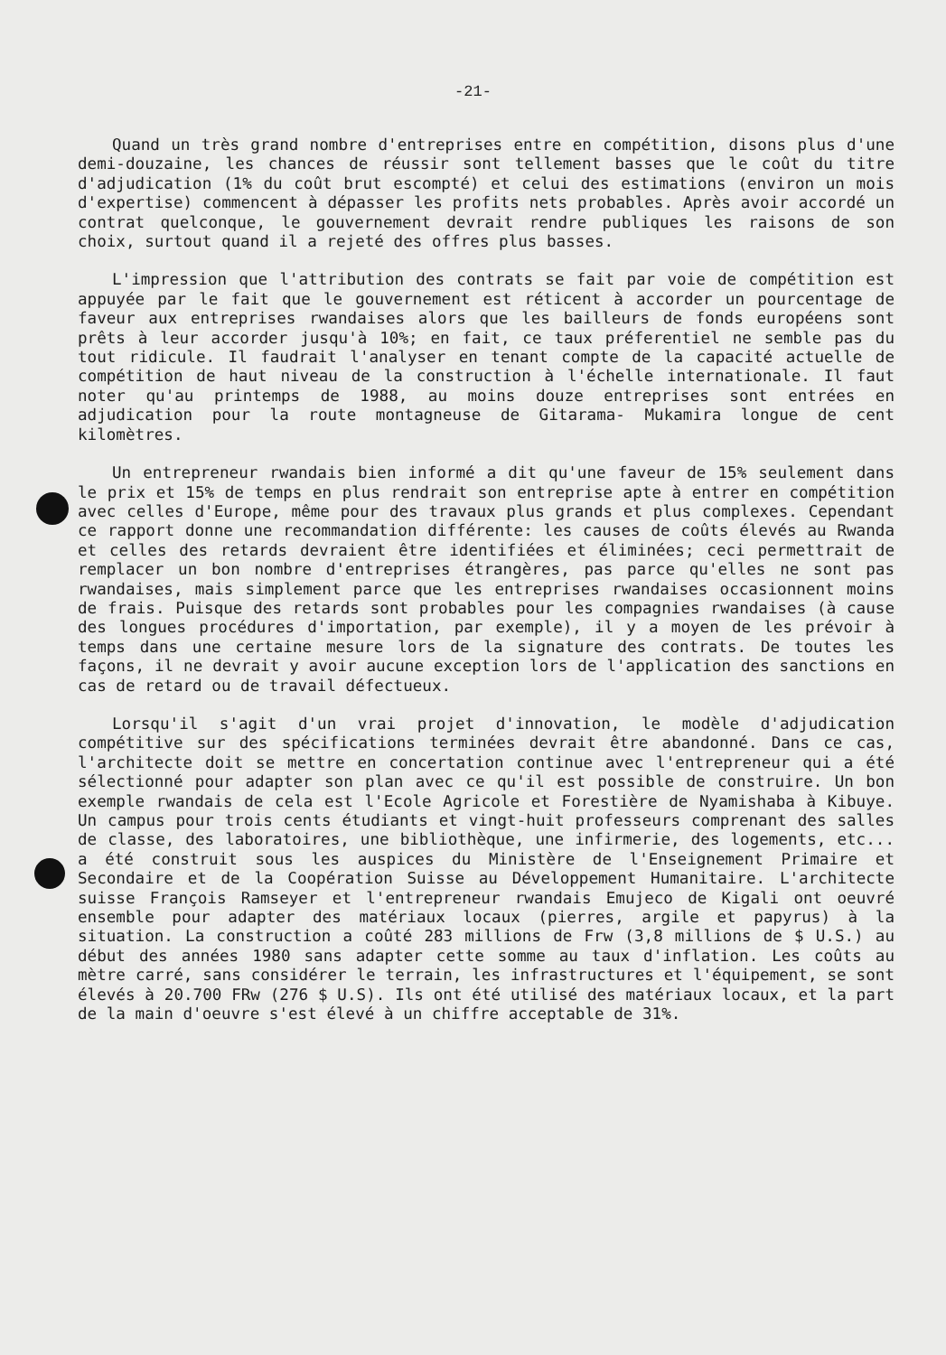-21-
Quand un très grand nombre d'entreprises entre en compétition, disons plus d'une demi-douzaine, les chances de réussir sont tellement basses que le coût du titre d'adjudication (1% du coût brut escompté) et celui des estimations (environ un mois d'expertise) commencent à dépasser les profits nets probables. Après avoir accordé un contrat quelconque, le gouvernement devrait rendre publiques les raisons de son choix, surtout quand il a rejeté des offres plus basses.
L'impression que l'attribution des contrats se fait par voie de compétition est appuyée par le fait que le gouvernement est réticent à accorder un pourcentage de faveur aux entreprises rwandaises alors que les bailleurs de fonds européens sont prêts à leur accorder jusqu'à 10%; en fait, ce taux préferentiel ne semble pas du tout ridicule. Il faudrait l'analyser en tenant compte de la capacité actuelle de compétition de haut niveau de la construction à l'échelle internationale. Il faut noter qu'au printemps de 1988, au moins douze entreprises sont entrées en adjudication pour la route montagneuse de Gitarama- Mukamira longue de cent kilomètres.
Un entrepreneur rwandais bien informé a dit qu'une faveur de 15% seulement dans le prix et 15% de temps en plus rendrait son entreprise apte à entrer en compétition avec celles d'Europe, même pour des travaux plus grands et plus complexes. Cependant ce rapport donne une recommandation différente: les causes de coûts élevés au Rwanda et celles des retards devraient être identifiées et éliminées; ceci permettrait de remplacer un bon nombre d'entreprises étrangères, pas parce qu'elles ne sont pas rwandaises, mais simplement parce que les entreprises rwandaises occasionnent moins de frais. Puisque des retards sont probables pour les compagnies rwandaises (à cause des longues procédures d'importation, par exemple), il y a moyen de les prévoir à temps dans une certaine mesure lors de la signature des contrats. De toutes les façons, il ne devrait y avoir aucune exception lors de l'application des sanctions en cas de retard ou de travail défectueux.
Lorsqu'il s'agit d'un vrai projet d'innovation, le modèle d'adjudication compétitive sur des spécifications terminées devrait être abandonné. Dans ce cas, l'architecte doit se mettre en concertation continue avec l'entrepreneur qui a été sélectionné pour adapter son plan avec ce qu'il est possible de construire. Un bon exemple rwandais de cela est l'Ecole Agricole et Forestière de Nyamishaba à Kibuye. Un campus pour trois cents étudiants et vingt-huit professeurs comprenant des salles de classe, des laboratoires, une bibliothèque, une infirmerie, des logements, etc... a été construit sous les auspices du Ministère de l'Enseignement Primaire et Secondaire et de la Coopération Suisse au Développement Humanitaire. L'architecte suisse François Ramseyer et l'entrepreneur rwandais Emujeco de Kigali ont oeuvré ensemble pour adapter des matériaux locaux (pierres, argile et papyrus) à la situation. La construction a coûté 283 millions de Frw (3,8 millions de $ U.S.) au début des années 1980 sans adapter cette somme au taux d'inflation. Les coûts au mètre carré, sans considérer le terrain, les infrastructures et l'équipement, se sont élevés à 20.700 FRw (276 $ U.S). Ils ont été utilisé des matériaux locaux, et la part de la main d'oeuvre s'est élevé à un chiffre acceptable de 31%.